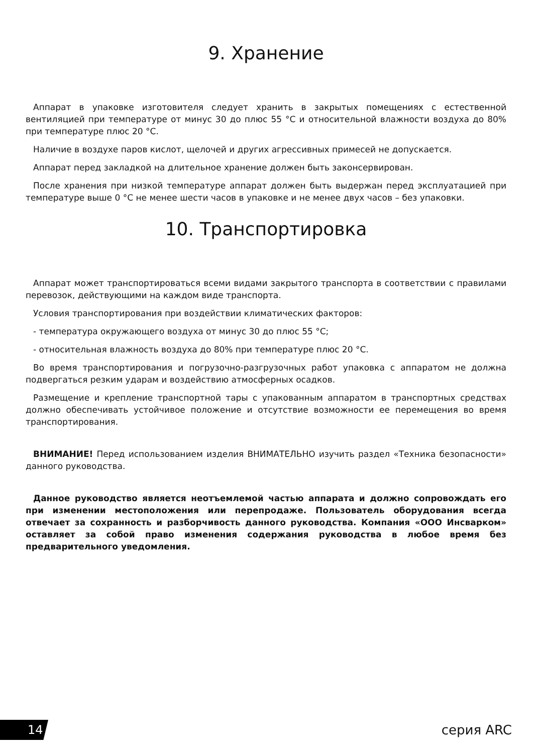9. Хранение
Аппарат в упаковке изготовителя следует хранить в закрытых помещениях с естественной вентиляцией при температуре от минус 30 до плюс 55 °С и относительной влажности воздуха до 80% при температуре плюс 20 °С.
Наличие в воздухе паров кислот, щелочей и других агрессивных примесей не допускается.
Аппарат перед закладкой на длительное хранение должен быть законсервирован.
После хранения при низкой температуре аппарат должен быть выдержан перед эксплуатацией при температуре выше 0 °С не менее шести часов в упаковке и не менее двух часов – без упаковки.
10. Транспортировка
Аппарат может транспортироваться всеми видами закрытого транспорта в соответствии с правилами перевозок, действующими на каждом виде транспорта.
Условия транспортирования при воздействии климатических факторов:
- температура окружающего воздуха от минус 30 до плюс 55 °С;
- относительная влажность воздуха до 80% при температуре плюс 20 °С.
Во время транспортирования и погрузочно-разгрузочных работ упаковка с аппаратом не должна подвергаться резким ударам и воздействию атмосферных осадков.
Размещение и крепление транспортной тары с упакованным аппаратом в транспортных средствах должно обеспечивать устойчивое положение и отсутствие возможности ее перемещения во время транспортирования.
ВНИМАНИЕ! Перед использованием изделия ВНИМАТЕЛЬНО изучить раздел «Техника безопасности» данного руководства.
Данное руководство является неотъемлемой частью аппарата и должно сопровождать его при изменении местоположения или перепродаже. Пользователь оборудования всегда отвечает за сохранность и разборчивость данного руководства. Компания «ООО Инсварком» оставляет за собой право изменения содержания руководства в любое время без предварительного уведомления.
14 серия ARC